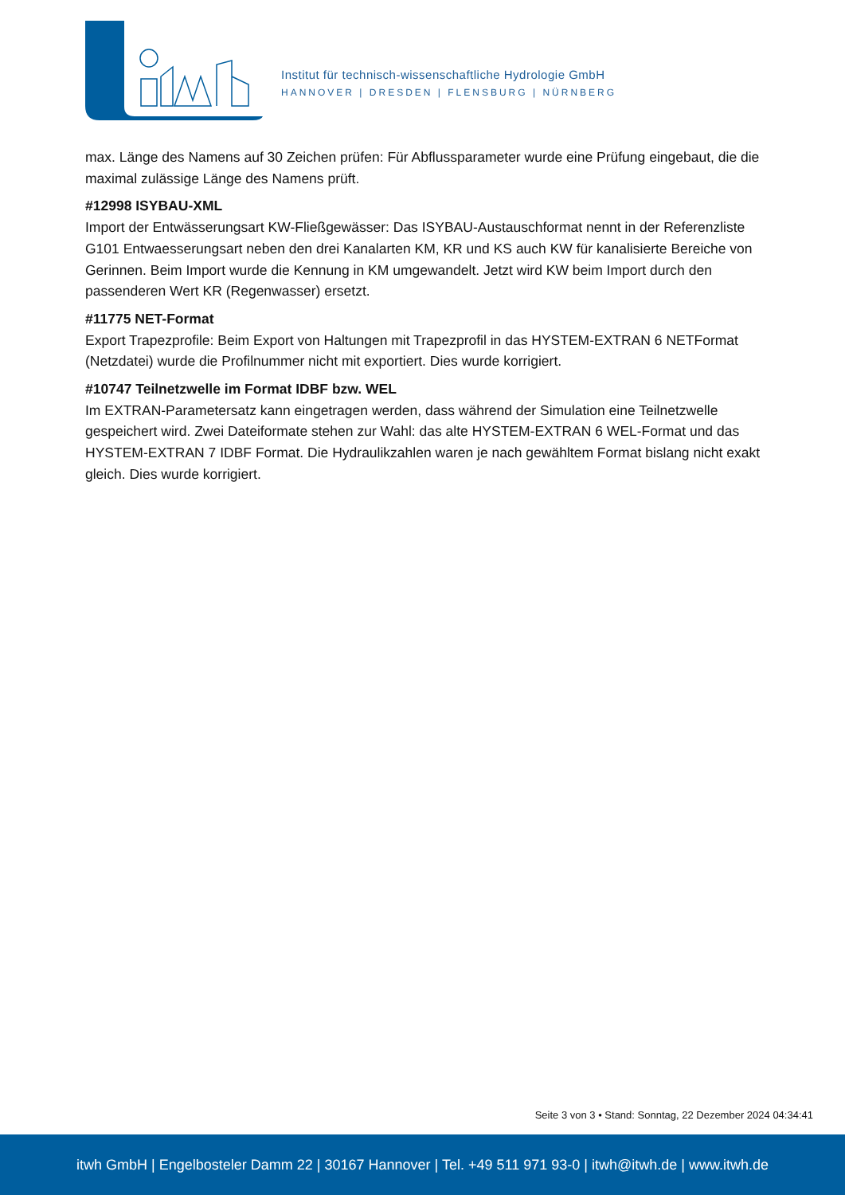Institut für technisch-wissenschaftliche Hydrologie GmbH
HANNOVER | DRESDEN | FLENSBURG | NÜRNBERG
max. Länge des Namens auf 30 Zeichen prüfen: Für Abflussparameter wurde eine Prüfung eingebaut, die die maximal zulässige Länge des Namens prüft.
#12998 ISYBAU-XML
Import der Entwässerungsart KW-Fließgewässer: Das ISYBAU-Austauschformat nennt in der Referenzliste G101 Entwaesserungsart neben den drei Kanalarten KM, KR und KS auch KW für kanalisierte Bereiche von Gerinnen. Beim Import wurde die Kennung in KM umgewandelt. Jetzt wird KW beim Import durch den passenderen Wert KR (Regenwasser) ersetzt.
#11775 NET-Format
Export Trapezprofile: Beim Export von Haltungen mit Trapezprofil in das HYSTEM-EXTRAN 6 NETFormat (Netzdatei) wurde die Profilnummer nicht mit exportiert. Dies wurde korrigiert.
#10747 Teilnetzwelle im Format IDBF bzw. WEL
Im EXTRAN-Parametersatz kann eingetragen werden, dass während der Simulation eine Teilnetzwelle gespeichert wird. Zwei Dateiformate stehen zur Wahl: das alte HYSTEM-EXTRAN 6 WEL-Format und das HYSTEM-EXTRAN 7 IDBF Format. Die Hydraulikzahlen waren je nach gewähltem Format bislang nicht exakt gleich. Dies wurde korrigiert.
Seite 3 von 3 • Stand: Sonntag, 22 Dezember 2024 04:34:41
itwh GmbH | Engelbosteler Damm 22 | 30167 Hannover | Tel. +49 511 971 93-0 | itwh@itwh.de | www.itwh.de